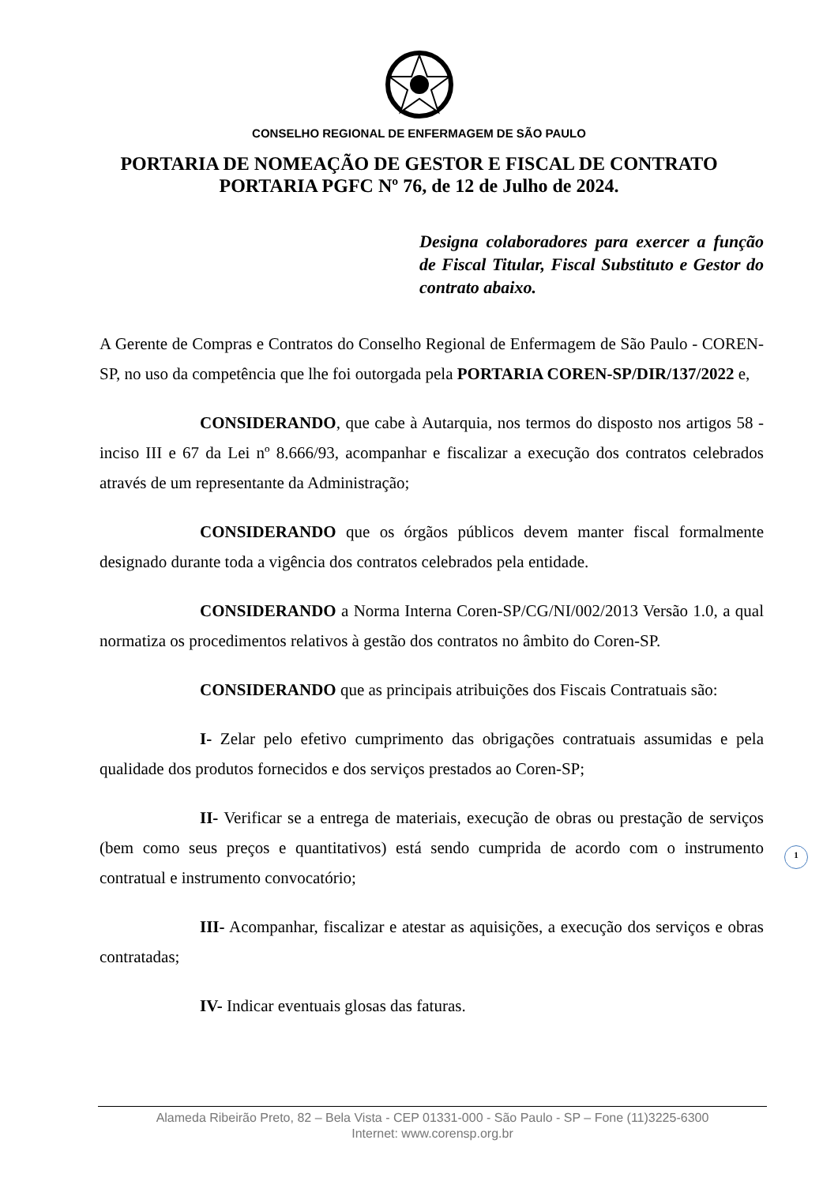CONSELHO REGIONAL DE ENFERMAGEM DE SÃO PAULO
PORTARIA DE NOMEAÇÃO DE GESTOR E FISCAL DE CONTRATO
PORTARIA PGFC Nº 76, de 12 de Julho de 2024.
Designa colaboradores para exercer a função de Fiscal Titular, Fiscal Substituto e Gestor do contrato abaixo.
A Gerente de Compras e Contratos do Conselho Regional de Enfermagem de São Paulo - COREN-SP, no uso da competência que lhe foi outorgada pela PORTARIA COREN-SP/DIR/137/2022 e,
CONSIDERANDO, que cabe à Autarquia, nos termos do disposto nos artigos 58 - inciso III e 67 da Lei nº 8.666/93, acompanhar e fiscalizar a execução dos contratos celebrados através de um representante da Administração;
CONSIDERANDO que os órgãos públicos devem manter fiscal formalmente designado durante toda a vigência dos contratos celebrados pela entidade.
CONSIDERANDO a Norma Interna Coren-SP/CG/NI/002/2013 Versão 1.0, a qual normatiza os procedimentos relativos à gestão dos contratos no âmbito do Coren-SP.
CONSIDERANDO que as principais atribuições dos Fiscais Contratuais são:
I- Zelar pelo efetivo cumprimento das obrigações contratuais assumidas e pela qualidade dos produtos fornecidos e dos serviços prestados ao Coren-SP;
II- Verificar se a entrega de materiais, execução de obras ou prestação de serviços (bem como seus preços e quantitativos) está sendo cumprida de acordo com o instrumento contratual e instrumento convocatório;
III- Acompanhar, fiscalizar e atestar as aquisições, a execução dos serviços e obras contratadas;
IV- Indicar eventuais glosas das faturas.
1
Alameda Ribeirão Preto, 82 – Bela Vista - CEP 01331-000 - São Paulo - SP – Fone (11)3225-6300
Internet: www.corensp.org.br